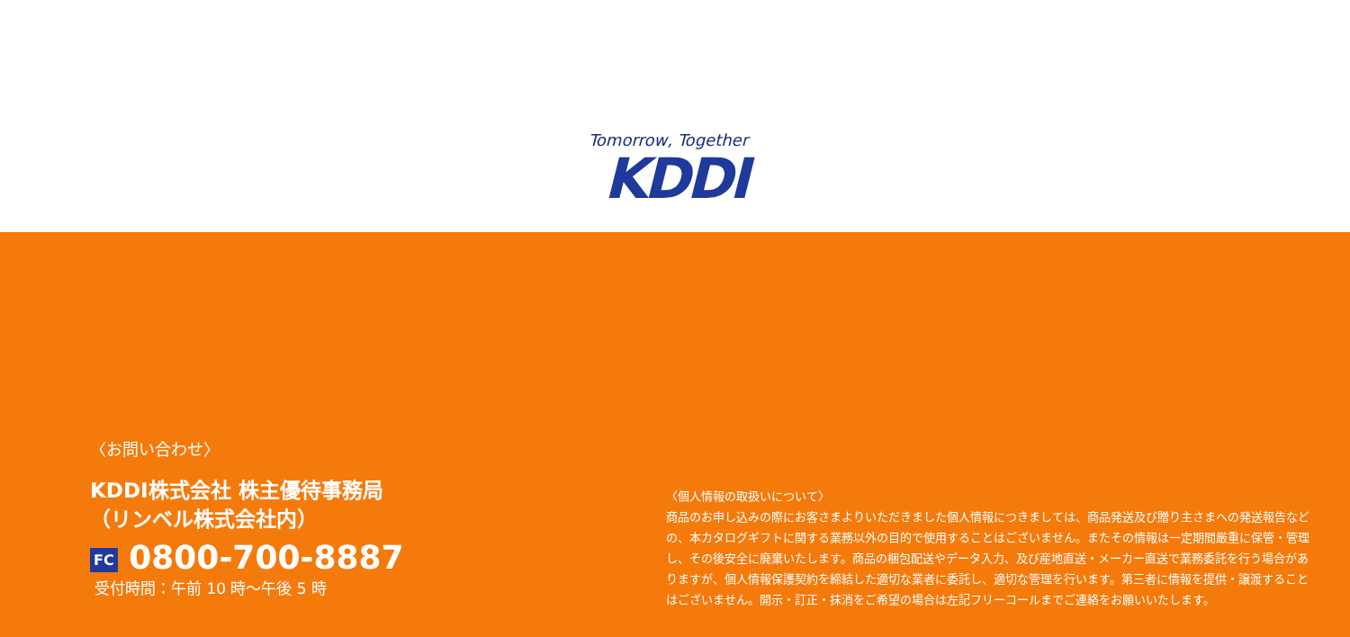Tomorrow, Together
KDDI
〈お問い合わせ〉
KDDI株式会社 株主優待事務局
（リンベル株式会社内）
FC 0800-700-8887
受付時間：午前 10 時～午後 5 時
〈個人情報の取扱いについて〉
商品のお申し込みの際にお客さまよりいただきました個人情報につきましては、商品発送及び贈り主さまへの発送報告などの、本カタログギフトに関する業務以外の目的で使用することはございません。またその情報は一定期間厳重に保管・管理し、その後安全に廃棄いたします。商品の梱包配送やデータ入力、及び産地直送・メーカー直送で業務委託を行う場合がありますが、個人情報保護契約を締結した適切な業者に委託し、適切な管理を行います。第三者に情報を提供・譲渡することはございません。開示・訂正・抹消をご希望の場合は左記フリーコールまでご連絡をお願いいたします。